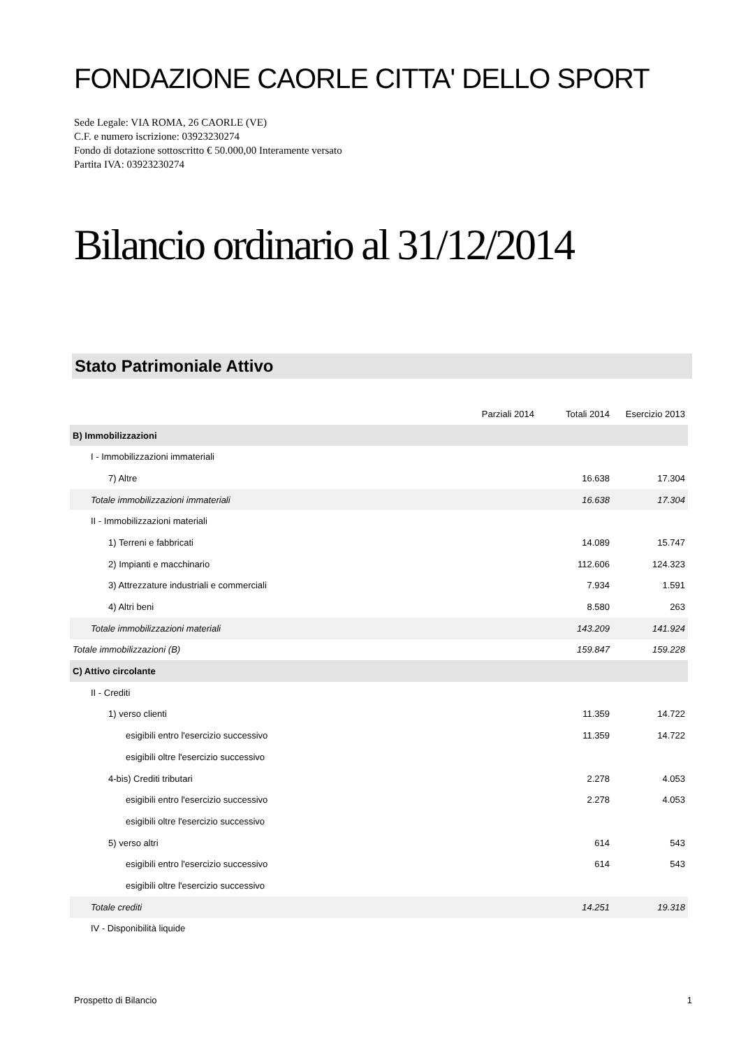FONDAZIONE CAORLE CITTA' DELLO SPORT
Sede Legale: VIA ROMA, 26 CAORLE (VE)
C.F. e numero iscrizione: 03923230274
Fondo di dotazione sottoscritto € 50.000,00 Interamente versato
Partita IVA: 03923230274
Bilancio ordinario al 31/12/2014
Stato Patrimoniale Attivo
| | Parziali 2014 | Totali 2014 | Esercizio 2013 |
| --- | --- | --- | --- |
| B) Immobilizzazioni | | | |
| I - Immobilizzazioni immateriali | | | |
| 7) Altre | | 16.638 | 17.304 |
| Totale immobilizzazioni immateriali | | 16.638 | 17.304 |
| II - Immobilizzazioni materiali | | | |
| 1) Terreni e fabbricati | | 14.089 | 15.747 |
| 2) Impianti e macchinario | | 112.606 | 124.323 |
| 3) Attrezzature industriali e commerciali | | 7.934 | 1.591 |
| 4) Altri beni | | 8.580 | 263 |
| Totale immobilizzazioni materiali | | 143.209 | 141.924 |
| Totale immobilizzazioni (B) | | 159.847 | 159.228 |
| C) Attivo circolante | | | |
| II - Crediti | | | |
| 1) verso clienti | | 11.359 | 14.722 |
| esigibili entro l'esercizio successivo | | 11.359 | 14.722 |
| esigibili oltre l'esercizio successivo | | | |
| 4-bis) Crediti tributari | | 2.278 | 4.053 |
| esigibili entro l'esercizio successivo | | 2.278 | 4.053 |
| esigibili oltre l'esercizio successivo | | | |
| 5) verso altri | | 614 | 543 |
| esigibili entro l'esercizio successivo | | 614 | 543 |
| esigibili oltre l'esercizio successivo | | | |
| Totale crediti | | 14.251 | 19.318 |
| IV - Disponibilità liquide | | | |
Prospetto di Bilancio 1